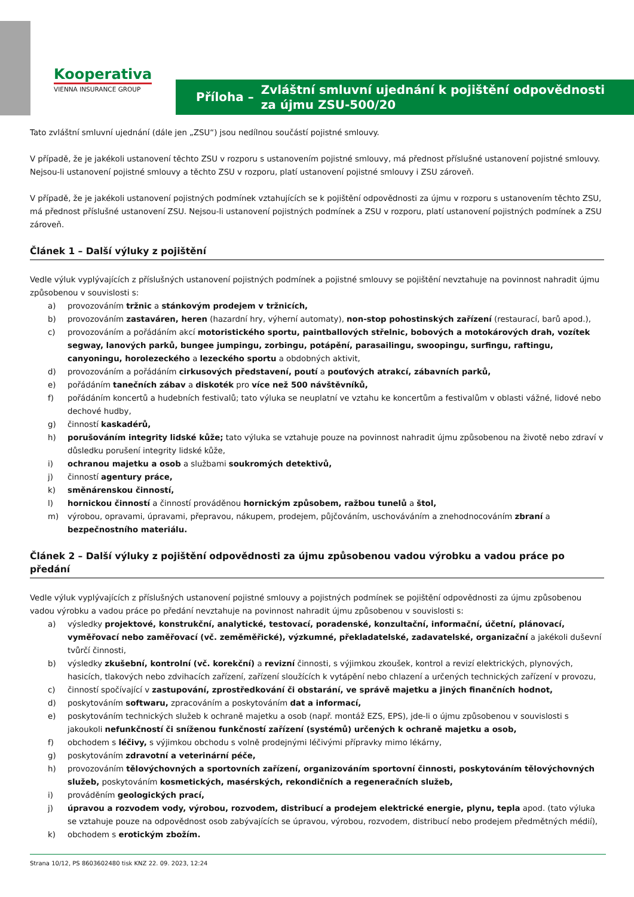Kooperativa
VIENNA INSURANCE GROUP
Příloha – Zvláštní smluvní ujednání k pojištění odpovědnosti
za újmu ZSU-500/20
Tato zvláštní smluvní ujednání (dále jen „ZSU“) jsou nedílnou součástí pojistné smlouvy.
V případě, že je jakékoli ustanovení těchto ZSU v rozporu s ustanovením pojistné smlouvy, má přednost příslušné ustanovení pojistné smlouvy. Nejsou-li ustanovení pojistné smlouvy a těchto ZSU v rozporu, platí ustanovení pojistné smlouvy i ZSU zároveň.
V případě, že je jakékoli ustanovení pojistných podmínek vztahujících se k pojištění odpovědnosti za újmu v rozporu s ustanovením těchto ZSU, má přednost příslušné ustanovení ZSU. Nejsou-li ustanovení pojistných podmínek a ZSU v rozporu, platí ustanovení pojistných podmínek a ZSU zároveň.
Článek 1 – Další výluky z pojištění
Vedle výluk vyplývajících z příslušných ustanovení pojistných podmínek a pojistné smlouvy se pojištění nevztahuje na povinnost nahradit újmu způsobenou v souvislosti s:
a) provozováním tržnic a stánkovým prodejem v tržnicích,
b) provozováním zastaváren, heren (hazardní hry, výherní automaty), non-stop pohostinských zařízení (restaurací, barů apod.),
c) provozováním a pořádáním akcí motoristického sportu, paintballových střelnic, bobových a motokárových drah, vozítek segway, lanových parků, bungee jumpingu, zorbingu, potápění, parasailingu, swoopingu, surfingu, raftingu, canyoningu, horolezeckého a lezeckého sportu a obdobných aktivit,
d) provozováním a pořádáním cirkusových představení, poutí a pouťových atrakcí, zábavních parků,
e) pořádáním tanečních zábav a diskoték pro více než 500 návštěvníků,
f) pořádáním koncertů a hudebních festivalů; tato výluka se neuplatní ve vztahu ke koncertům a festivalům v oblasti vážné, lidové nebo dechové hudby,
g) činností kaskadérů,
h) porušováním integrity lidské kůže; tato výluka se vztahuje pouze na povinnost nahradit újmu způsobenou na životě nebo zdraví v důsledku porušení integrity lidské kůže,
i) ochranou majetku a osob a službami soukromých detektivů,
j) činností agentury práce,
k) směnárenskou činností,
l) hornickou činností a činností prováděnou hornickým způsobem, ražbou tunelů a štol,
m) výrobou, opravami, úpravami, přepravou, nákupem, prodejem, půjčováním, uschováváním a znehodnocováním zbraní a bezpečnostního materiálu.
Článek 2 – Další výluky z pojištění odpovědnosti za újmu způsobenou vadou výrobku a vadou práce po předání
Vedle výluk vyplývajících z příslušných ustanovení pojistné smlouvy a pojistných podmínek se pojištění odpovědnosti za újmu způsobenou vadou výrobku a vadou práce po předání nevztahuje na povinnost nahradit újmu způsobenou v souvislosti s:
a) výsledky projektové, konstrukční, analytické, testovací, poradenské, konzultační, informační, účetní, plánovací, vyměřovací nebo zaměřovací (vč. zeměměřické), výzkumné, překladatelské, zadavatelské, organizační a jakékoli duševní tvůrčí činnosti,
b) výsledky zkušební, kontrolní (vč. korekční) a revizní činnosti, s výjimkou zkoušek, kontrol a revizí elektrických, plynových, hasicích, tlakových nebo zdvihacích zařízení, zařízení sloužících k vytápění nebo chlazení a určených technických zařízení v provozu,
c) činností spočívající v zastupování, zprostředkování či obstarání, ve správě majetku a jiných finančních hodnot,
d) poskytováním softwaru, zpracováním a poskytováním dat a informací,
e) poskytováním technických služeb k ochraně majetku a osob (např. montáž EZS, EPS), jde-li o újmu způsobenou v souvislosti s jakoukoli nefunkčností či sníženou funkčností zařízení (systémů) určených k ochraně majetku a osob,
f) obchodem s léčivy, s výjimkou obchodu s volně prodejnými léčivými přípravky mimo lékárny,
g) poskytováním zdravotní a veterinární péče,
h) provozováním tělovýchovných a sportovních zařízení, organizováním sportovní činnosti, poskytováním tělovýchovných služeb, poskytováním kosmetických, masérských, rekondičních a regeneračních služeb,
i) prováděním geologických prací,
j) úpravou a rozvodem vody, výrobou, rozvodem, distribucí a prodejem elektrické energie, plynu, tepla apod. (tato výluka se vztahuje pouze na odpovědnost osob zabývajících se úpravou, výrobou, rozvodem, distribucí nebo prodejem předmětných médií),
k) obchodem s erotickým zbožím.
Strana 10/12, PS 8603602480 tisk KNZ 22. 09. 2023, 12:24